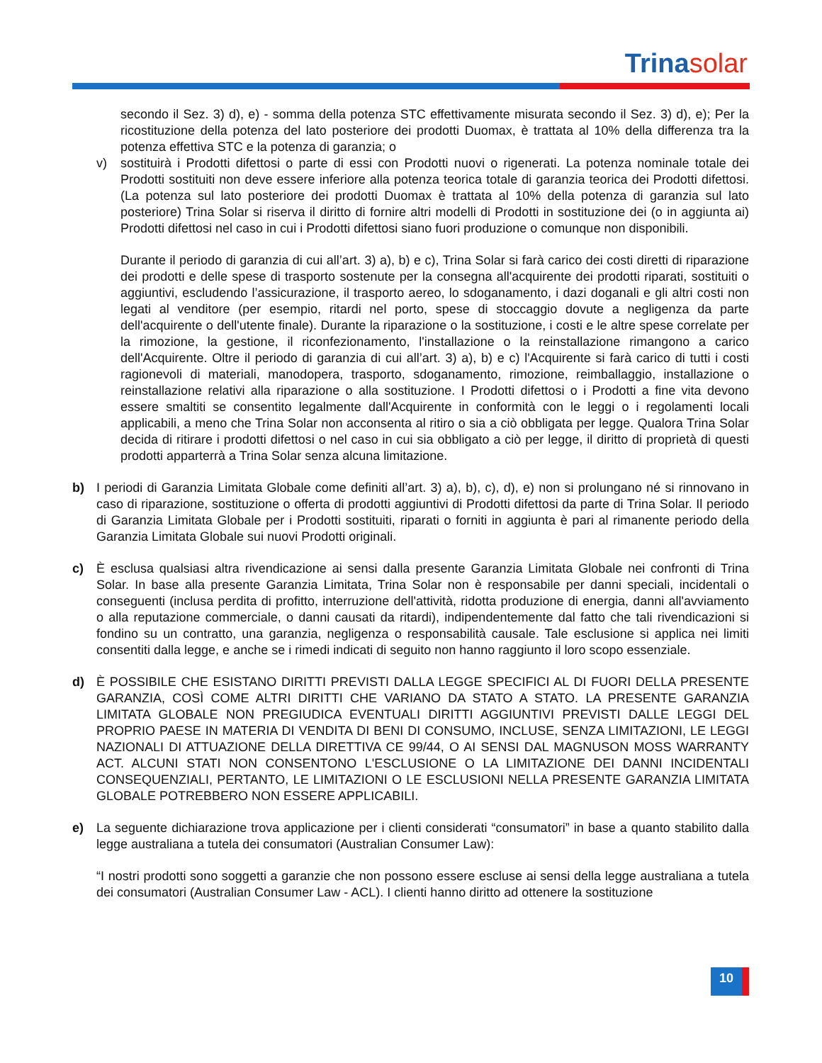Trinasolar
secondo il Sez. 3) d), e) - somma della potenza STC effettivamente misurata secondo il Sez. 3) d), e); Per la ricostituzione della potenza del lato posteriore dei prodotti Duomax, è trattata al 10% della differenza tra la potenza effettiva STC e la potenza di garanzia; o
v) sostituirà i Prodotti difettosi o parte di essi con Prodotti nuovi o rigenerati. La potenza nominale totale dei Prodotti sostituiti non deve essere inferiore alla potenza teorica totale di garanzia teorica dei Prodotti difettosi. (La potenza sul lato posteriore dei prodotti Duomax è trattata al 10% della potenza di garanzia sul lato posteriore) Trina Solar si riserva il diritto di fornire altri modelli di Prodotti in sostituzione dei (o in aggiunta ai) Prodotti difettosi nel caso in cui i Prodotti difettosi siano fuori produzione o comunque non disponibili.
Durante il periodo di garanzia di cui all’art. 3) a), b) e c), Trina Solar si farà carico dei costi diretti di riparazione dei prodotti e delle spese di trasporto sostenute per la consegna all'acquirente dei prodotti riparati, sostituiti o aggiuntivi, escludendo l’assicurazione, il trasporto aereo, lo sdoganamento, i dazi doganali e gli altri costi non legati al venditore (per esempio, ritardi nel porto, spese di stoccaggio dovute a negligenza da parte dell'acquirente o dell'utente finale). Durante la riparazione o la sostituzione, i costi e le altre spese correlate per la rimozione, la gestione, il riconfezionamento, l'installazione o la reinstallazione rimangono a carico dell'Acquirente. Oltre il periodo di garanzia di cui all’art. 3) a), b) e c) l'Acquirente si farà carico di tutti i costi ragionevoli di materiali, manodopera, trasporto, sdoganamento, rimozione, reimballaggio, installazione o reinstallazione relativi alla riparazione o alla sostituzione. I Prodotti difettosi o i Prodotti a fine vita devono essere smaltiti se consentito legalmente dall'Acquirente in conformità con le leggi o i regolamenti locali applicabili, a meno che Trina Solar non acconsenta al ritiro o sia a ciò obbligata per legge. Qualora Trina Solar decida di ritirare i prodotti difettosi o nel caso in cui sia obbligato a ciò per legge, il diritto di proprietà di questi prodotti apparterrà a Trina Solar senza alcuna limitazione.
b) I periodi di Garanzia Limitata Globale come definiti all’art. 3) a), b), c), d), e) non si prolungano né si rinnovano in caso di riparazione, sostituzione o offerta di prodotti aggiuntivi di Prodotti difettosi da parte di Trina Solar. Il periodo di Garanzia Limitata Globale per i Prodotti sostituiti, riparati o forniti in aggiunta è pari al rimanente periodo della Garanzia Limitata Globale sui nuovi Prodotti originali.
c) È esclusa qualsiasi altra rivendicazione ai sensi dalla presente Garanzia Limitata Globale nei confronti di Trina Solar. In base alla presente Garanzia Limitata, Trina Solar non è responsabile per danni speciali, incidentali o conseguenti (inclusa perdita di profitto, interruzione dell'attività, ridotta produzione di energia, danni all'avviamento o alla reputazione commerciale, o danni causati da ritardi), indipendentemente dal fatto che tali rivendicazioni si fondino su un contratto, una garanzia, negligenza o responsabilità causale. Tale esclusione si applica nei limiti consentiti dalla legge, e anche se i rimedi indicati di seguito non hanno raggiunto il loro scopo essenziale.
d) È POSSIBILE CHE ESISTANO DIRITTI PREVISTI DALLA LEGGE SPECIFICI AL DI FUORI DELLA PRESENTE GARANZIA, COSÌ COME ALTRI DIRITTI CHE VARIANO DA STATO A STATO. LA PRESENTE GARANZIA LIMITATA GLOBALE NON PREGIUDICA EVENTUALI DIRITTI AGGIUNTIVI PREVISTI DALLE LEGGI DEL PROPRIO PAESE IN MATERIA DI VENDITA DI BENI DI CONSUMO, INCLUSE, SENZA LIMITAZIONI, LE LEGGI NAZIONALI DI ATTUAZIONE DELLA DIRETTIVA CE 99/44, O AI SENSI DAL MAGNUSON MOSS WARRANTY ACT. ALCUNI STATI NON CONSENTONO L'ESCLUSIONE O LA LIMITAZIONE DEI DANNI INCIDENTALI CONSEQUENZIALI, PERTANTO, LE LIMITAZIONI O LE ESCLUSIONI NELLA PRESENTE GARANZIA LIMITATA GLOBALE POTREBBERO NON ESSERE APPLICABILI.
e) La seguente dichiarazione trova applicazione per i clienti considerati “consumatori” in base a quanto stabilito dalla legge australiana a tutela dei consumatori (Australian Consumer Law):
“I nostri prodotti sono soggetti a garanzie che non possono essere escluse ai sensi della legge australiana a tutela dei consumatori (Australian Consumer Law - ACL). I clienti hanno diritto ad ottenere la sostituzione
10